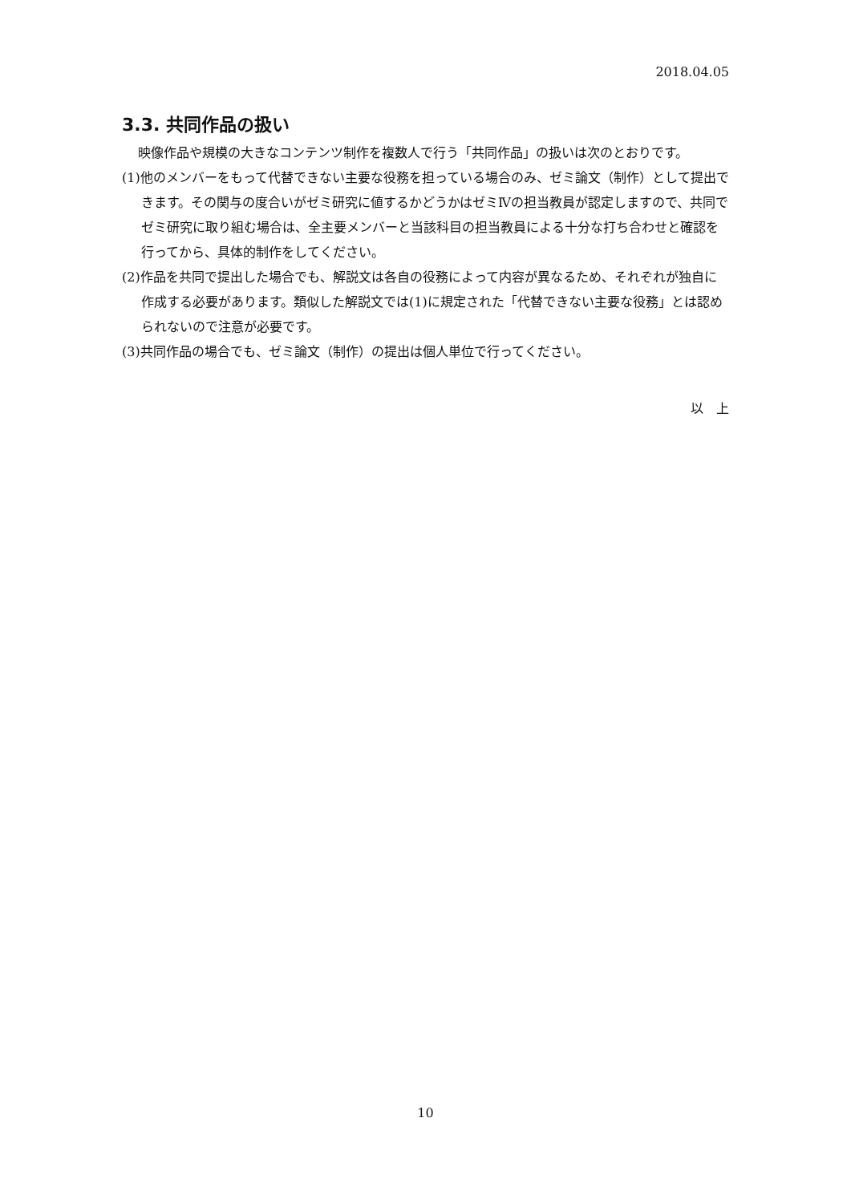2018.04.05
3.3. 共同作品の扱い
映像作品や規模の大きなコンテンツ制作を複数人で行う「共同作品」の扱いは次のとおりです。
(1)他のメンバーをもって代替できない主要な役務を担っている場合のみ、ゼミ論文（制作）として提出できます。その関与の度合いがゼミ研究に値するかどうかはゼミⅣの担当教員が認定しますので、共同でゼミ研究に取り組む場合は、全主要メンバーと当該科目の担当教員による十分な打ち合わせと確認を行ってから、具体的制作をしてください。
(2)作品を共同で提出した場合でも、解説文は各自の役務によって内容が異なるため、それぞれが独自に作成する必要があります。類似した解説文では(1)に規定された「代替できない主要な役務」とは認められないので注意が必要です。
(3)共同作品の場合でも、ゼミ論文（制作）の提出は個人単位で行ってください。
以　上
10